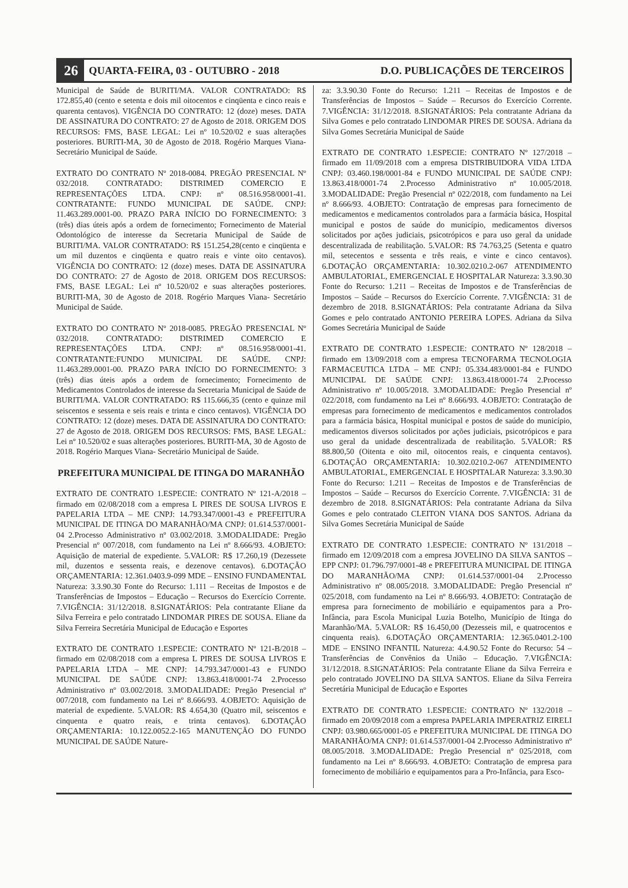26 QUARTA-FEIRA, 03 - OUTUBRO - 2018 D.O. PUBLICAÇÕES DE TERCEIROS
Municipal de Saúde de BURITI/MA. VALOR CONTRATADO: R$ 172.855,40 (cento e setenta e dois mil oitocentos e cinqüenta e cinco reais e quarenta centavos). VIGÊNCIA DO CONTRATO: 12 (doze) meses. DATA DE ASSINATURA DO CONTRATO: 27 de Agosto de 2018. ORIGEM DOS RECURSOS: FMS, BASE LEGAL: Lei nº 10.520/02 e suas alterações posteriores. BURITI-MA, 30 de Agosto de 2018. Rogério Marques Viana- Secretário Municipal de Saúde.
EXTRATO DO CONTRATO Nº 2018-0084. PREGÃO PRESENCIAL Nº 032/2018. CONTRATADO: DISTRIMED COMERCIO E REPRESENTAÇÕES LTDA. CNPJ: nº 08.516.958/0001-41. CONTRATANTE: FUNDO MUNICIPAL DE SAÚDE. CNPJ: 11.463.289.0001-00. PRAZO PARA INÍCIO DO FORNECIMENTO: 3 (três) dias úteis após a ordem de fornecimento; Fornecimento de Material Odontológico de interesse da Secretaria Municipal de Saúde de BURITI/MA. VALOR CONTRATADO: R$ 151.254,28(cento e cinqüenta e um mil duzentos e cinqüenta e quatro reais e vinte oito centavos). VIGÊNCIA DO CONTRATO: 12 (doze) meses. DATA DE ASSINATURA DO CONTRATO: 27 de Agosto de 2018. ORIGEM DOS RECURSOS: FMS, BASE LEGAL: Lei nº 10.520/02 e suas alterações posteriores. BURITI-MA, 30 de Agosto de 2018. Rogério Marques Viana- Secretário Municipal de Saúde.
EXTRATO DO CONTRATO Nº 2018-0085. PREGÃO PRESENCIAL Nº 032/2018. CONTRATADO: DISTRIMED COMERCIO E REPRESENTAÇÕES LTDA. CNPJ: nº 08.516.958/0001-41. CONTRATANTE:FUNDO MUNICIPAL DE SAÚDE. CNPJ: 11.463.289.0001-00. PRAZO PARA INÍCIO DO FORNECIMENTO: 3 (três) dias úteis após a ordem de fornecimento; Fornecimento de Medicamentos Controlados de interesse da Secretaria Municipal de Saúde de BURITI/MA. VALOR CONTRATADO: R$ 115.666,35 (cento e quinze mil seiscentos e sessenta e seis reais e trinta e cinco centavos). VIGÊNCIA DO CONTRATO: 12 (doze) meses. DATA DE ASSINATURA DO CONTRATO: 27 de Agosto de 2018. ORIGEM DOS RECURSOS: FMS, BASE LEGAL: Lei nº 10.520/02 e suas alterações posteriores. BURITI-MA, 30 de Agosto de 2018. Rogério Marques Viana- Secretário Municipal de Saúde.
PREFEITURA MUNICIPAL DE ITINGA DO MARANHÃO
EXTRATO DE CONTRATO 1.ESPECIE: CONTRATO Nº 121-A/2018 – firmado em 02/08/2018 com a empresa L PIRES DE SOUSA LIVROS E PAPELARIA LTDA – ME CNPJ: 14.793.347/0001-43 e PREFEITURA MUNICIPAL DE ITINGA DO MARANHÃO/MA CNPJ: 01.614.537/0001-04 2.Processo Administrativo nº 03.002/2018. 3.MODALIDADE: Pregão Presencial nº 007/2018, com fundamento na Lei nº 8.666/93. 4.OBJETO: Aquisição de material de expediente. 5.VALOR: R$ 17.260,19 (Dezessete mil, duzentos e sessenta reais, e dezenove centavos). 6.DOTAÇÃO ORÇAMENTARIA: 12.361.0403.9-099 MDE – ENSINO FUNDAMENTAL Natureza: 3.3.90.30 Fonte do Recurso: 1.111 – Receitas de Impostos e de Transferências de Impostos – Educação – Recursos do Exercício Corrente. 7.VIGÊNCIA: 31/12/2018. 8.SIGNATÁRIOS: Pela contratante Eliane da Silva Ferreira e pelo contratado LINDOMAR PIRES DE SOUSA. Eliane da Silva Ferreira Secretária Municipal de Educação e Esportes
EXTRATO DE CONTRATO 1.ESPECIE: CONTRATO Nº 121-B/2018 – firmado em 02/08/2018 com a empresa L PIRES DE SOUSA LIVROS E PAPELARIA LTDA – ME CNPJ: 14.793.347/0001-43 e FUNDO MUNICIPAL DE SAÚDE CNPJ: 13.863.418/0001-74 2.Processo Administrativo nº 03.002/2018. 3.MODALIDADE: Pregão Presencial nº 007/2018, com fundamento na Lei nº 8.666/93. 4.OBJETO: Aquisição de material de expediente. 5.VALOR: R$ 4.654,30 (Quatro mil, seiscentos e cinquenta e quatro reais, e trinta centavos). 6.DOTAÇÃO ORÇAMENTARIA: 10.122.0052.2-165 MANUTENÇÃO DO FUNDO MUNICIPAL DE SAÚDE Nature-
za: 3.3.90.30 Fonte do Recurso: 1.211 – Receitas de Impostos e de Transferências de Impostos – Saúde – Recursos do Exercício Corrente. 7.VIGÊNCIA: 31/12/2018. 8.SIGNATÁRIOS: Pela contratante Adriana da Silva Gomes e pelo contratado LINDOMAR PIRES DE SOUSA. Adriana da Silva Gomes Secretária Municipal de Saúde
EXTRATO DE CONTRATO 1.ESPECIE: CONTRATO Nº 127/2018 – firmado em 11/09/2018 com a empresa DISTRIBUIDORA VIDA LTDA CNPJ: 03.460.198/0001-84 e FUNDO MUNICIPAL DE SAÚDE CNPJ: 13.863.418/0001-74 2.Processo Administrativo nº 10.005/2018. 3.MODALIDADE: Pregão Presencial nº 022/2018, com fundamento na Lei nº 8.666/93. 4.OBJETO: Contratação de empresas para fornecimento de medicamentos e medicamentos controlados para a farmácia básica, Hospital municipal e postos de saúde do município, medicamentos diversos solicitados por ações judiciais, psicotrópicos e para uso geral da unidade descentralizada de reabilitação. 5.VALOR: R$ 74.763,25 (Setenta e quatro mil, setecentos e sessenta e três reais, e vinte e cinco centavos). 6.DOTAÇÃO ORÇAMENTARIA: 10.302.0210.2-067 ATENDIMENTO AMBULATORIAL, EMERGENCIAL E HOSPITALAR Natureza: 3.3.90.30 Fonte do Recurso: 1.211 – Receitas de Impostos e de Transferências de Impostos – Saúde – Recursos do Exercício Corrente. 7.VIGÊNCIA: 31 de dezembro de 2018. 8.SIGNATÁRIOS: Pela contratante Adriana da Silva Gomes e pelo contratado ANTONIO PEREIRA LOPES. Adriana da Silva Gomes Secretária Municipal de Saúde
EXTRATO DE CONTRATO 1.ESPECIE: CONTRATO Nº 128/2018 – firmado em 13/09/2018 com a empresa TECNOFARMA TECNOLOGIA FARMACEUTICA LTDA – ME CNPJ: 05.334.483/0001-84 e FUNDO MUNICIPAL DE SAÚDE CNPJ: 13.863.418/0001-74 2.Processo Administrativo nº 10.005/2018. 3.MODALIDADE: Pregão Presencial nº 022/2018, com fundamento na Lei nº 8.666/93. 4.OBJETO: Contratação de empresas para fornecimento de medicamentos e medicamentos controlados para a farmácia básica, Hospital municipal e postos de saúde do município, medicamentos diversos solicitados por ações judiciais, psicotrópicos e para uso geral da unidade descentralizada de reabilitação. 5.VALOR: R$ 88.800,50 (Oitenta e oito mil, oitocentos reais, e cinquenta centavos). 6.DOTAÇÃO ORÇAMENTARIA: 10.302.0210.2-067 ATENDIMENTO AMBULATORIAL, EMERGENCIAL E HOSPITALAR Natureza: 3.3.90.30 Fonte do Recurso: 1.211 – Receitas de Impostos e de Transferências de Impostos – Saúde – Recursos do Exercício Corrente. 7.VIGÊNCIA: 31 de dezembro de 2018. 8.SIGNATÁRIOS: Pela contratante Adriana da Silva Gomes e pelo contratado CLEITON VIANA DOS SANTOS. Adriana da Silva Gomes Secretária Municipal de Saúde
EXTRATO DE CONTRATO 1.ESPECIE: CONTRATO Nº 131/2018 – firmado em 12/09/2018 com a empresa JOVELINO DA SILVA SANTOS – EPP CNPJ: 01.796.797/0001-48 e PREFEITURA MUNICIPAL DE ITINGA DO MARANHÃO/MA CNPJ: 01.614.537/0001-04 2.Processo Administrativo nº 08.005/2018. 3.MODALIDADE: Pregão Presencial nº 025/2018, com fundamento na Lei nº 8.666/93. 4.OBJETO: Contratação de empresa para fornecimento de mobiliário e equipamentos para a Pro-Infância, para Escola Municipal Luzia Botelho, Município de Itinga do Maranhão/MA. 5.VALOR: R$ 16.450,00 (Dezesseis mil, e quatrocentos e cinquenta reais). 6.DOTAÇÃO ORÇAMENTARIA: 12.365.0401.2-100 MDE – ENSINO INFANTIL Natureza: 4.4.90.52 Fonte do Recurso: 54 – Transferências de Convênios da União – Educação. 7.VIGÊNCIA: 31/12/2018. 8.SIGNATÁRIOS: Pela contratante Eliane da Silva Ferreira e pelo contratado JOVELINO DA SILVA SANTOS. Eliane da Silva Ferreira Secretária Municipal de Educação e Esportes
EXTRATO DE CONTRATO 1.ESPECIE: CONTRATO Nº 132/2018 – firmado em 20/09/2018 com a empresa PAPELARIA IMPERATRIZ EIRELI CNPJ: 03.980.665/0001-05 e PREFEITURA MUNICIPAL DE ITINGA DO MARANHÃO/MA CNPJ: 01.614.537/0001-04 2.Processo Administrativo nº 08.005/2018. 3.MODALIDADE: Pregão Presencial nº 025/2018, com fundamento na Lei nº 8.666/93. 4.OBJETO: Contratação de empresa para fornecimento de mobiliário e equipamentos para a Pro-Infância, para Esco-